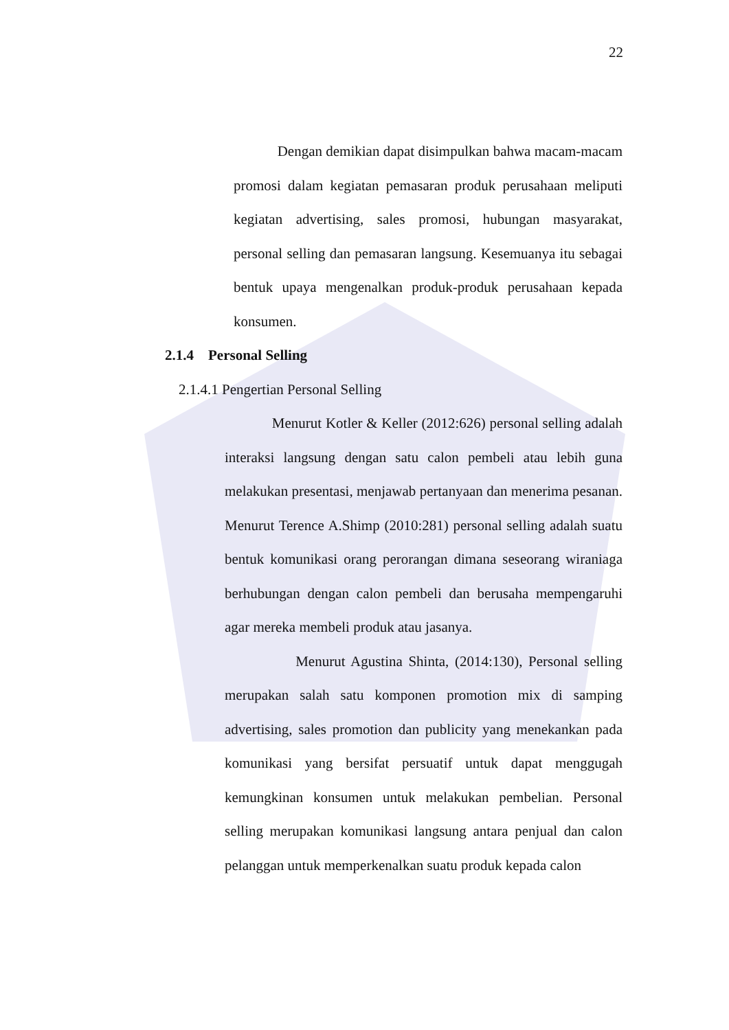22
Dengan demikian dapat disimpulkan bahwa macam-macam promosi dalam kegiatan pemasaran produk perusahaan meliputi kegiatan advertising, sales promosi, hubungan masyarakat, personal selling dan pemasaran langsung. Kesemuanya itu sebagai bentuk upaya mengenalkan produk-produk perusahaan kepada konsumen.
2.1.4 Personal Selling
2.1.4.1 Pengertian Personal Selling
Menurut Kotler & Keller (2012:626) personal selling adalah interaksi langsung dengan satu calon pembeli atau lebih guna melakukan presentasi, menjawab pertanyaan dan menerima pesanan. Menurut Terence A.Shimp (2010:281) personal selling adalah suatu bentuk komunikasi orang perorangan dimana seseorang wiraniaga berhubungan dengan calon pembeli dan berusaha mempengaruhi agar mereka membeli produk atau jasanya.
Menurut Agustina Shinta, (2014:130), Personal selling merupakan salah satu komponen promotion mix di samping advertising, sales promotion dan publicity yang menekankan pada komunikasi yang bersifat persuatif untuk dapat menggugah kemungkinan konsumen untuk melakukan pembelian. Personal selling merupakan komunikasi langsung antara penjual dan calon pelanggan untuk memperkenalkan suatu produk kepada calon